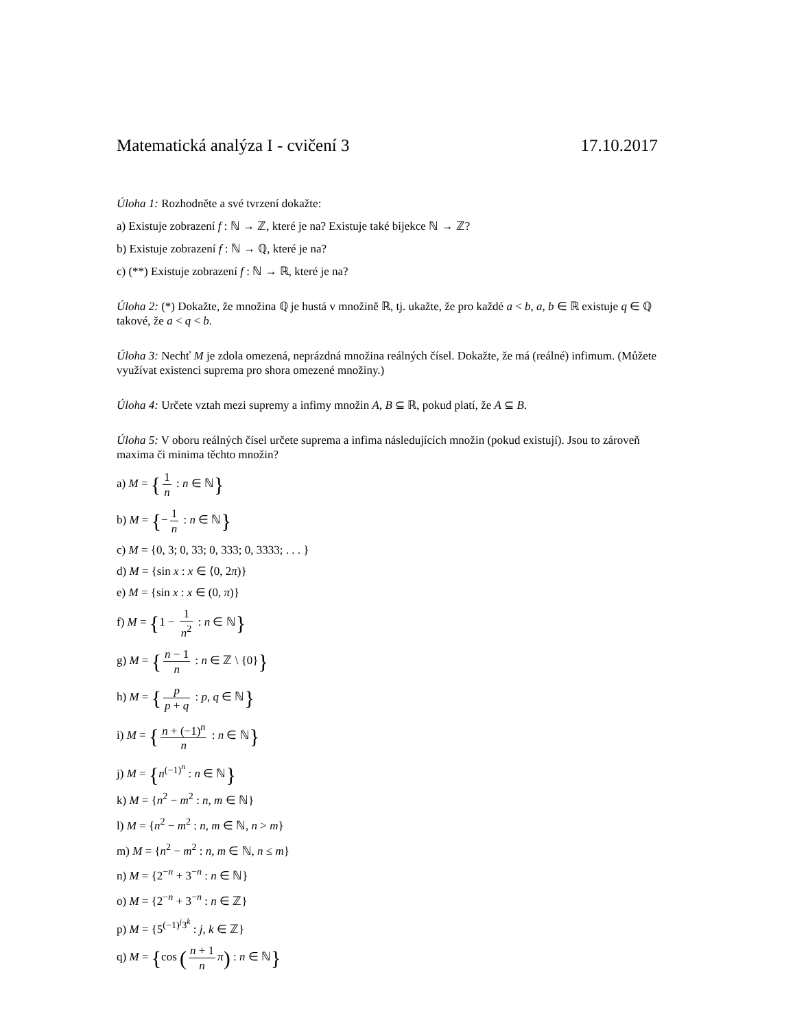Matematická analýza I - cvičení 3 17.10.2017
Úloha 1: Rozhodněte a své tvrzení dokažte:
a) Existuje zobrazení f : ℕ → ℤ, které je na? Existuje také bijekce ℕ → ℤ?
b) Existuje zobrazení f : ℕ → ℚ, které je na?
c) (**) Existuje zobrazení f : ℕ → ℝ, které je na?
Úloha 2: (*) Dokažte, že množina ℚ je hustá v množině ℝ, tj. ukažte, že pro každé a < b, a, b ∈ ℝ existuje q ∈ ℚ takové, že a < q < b.
Úloha 3: Nechť M je zdola omezená, neprázdná množina reálných čísel. Dokažte, že má (reálné) infimum. (Můžete využívat existenci suprema pro shora omezené množiny.)
Úloha 4: Určete vztah mezi supremy a infimy množin A, B ⊆ ℝ, pokud platí, že A ⊆ B.
Úloha 5: V oboru reálných čísel určete suprema a infima následujících množin (pokud existují). Jsou to zároveň maxima či minima těchto množin?
a) M = { 1 n : n ∈ ℕ}
b) M = {− 1 n : n ∈ ℕ}
c) M = {0, 3; 0, 33; 0, 333; 0, 3333; . . . }
d) M = {sin x : x ∈ ⟨0, 2π)}
e) M = {sin x : x ∈ (0, π)}
f) M = {1 − 1 n<sup>2</sup> : n ∈ ℕ}
g) M = { n − 1 n : n ∈ ℤ \ {0}}
h) M = { p p + q : p, q ∈ ℕ}
i) M = { n + (−1)<sup>n</sup> n : n ∈ ℕ}
j) M = {n<sup>(−1)<sup>n</sup></sup> : n ∈ ℕ}
k) M = {n<sup>2</sup> − m<sup>2</sup> : n, m ∈ ℕ}
l) M = {n<sup>2</sup> − m<sup>2</sup> : n, m ∈ ℕ, n > m}
m) M = {n<sup>2</sup> − m<sup>2</sup> : n, m ∈ ℕ, n ≤ m}
n) M = {2<sup>−n</sup> + 3<sup>−n</sup> : n ∈ ℕ}
o) M = {2<sup>−n</sup> + 3<sup>−n</sup> : n ∈ ℤ}
p) M = {5<sup>(−1)<sup>j</sup>3<sup>k</sup></sup> : j, k ∈ ℤ}
q) M = {cos (n + 1 n π) : n ∈ ℕ}